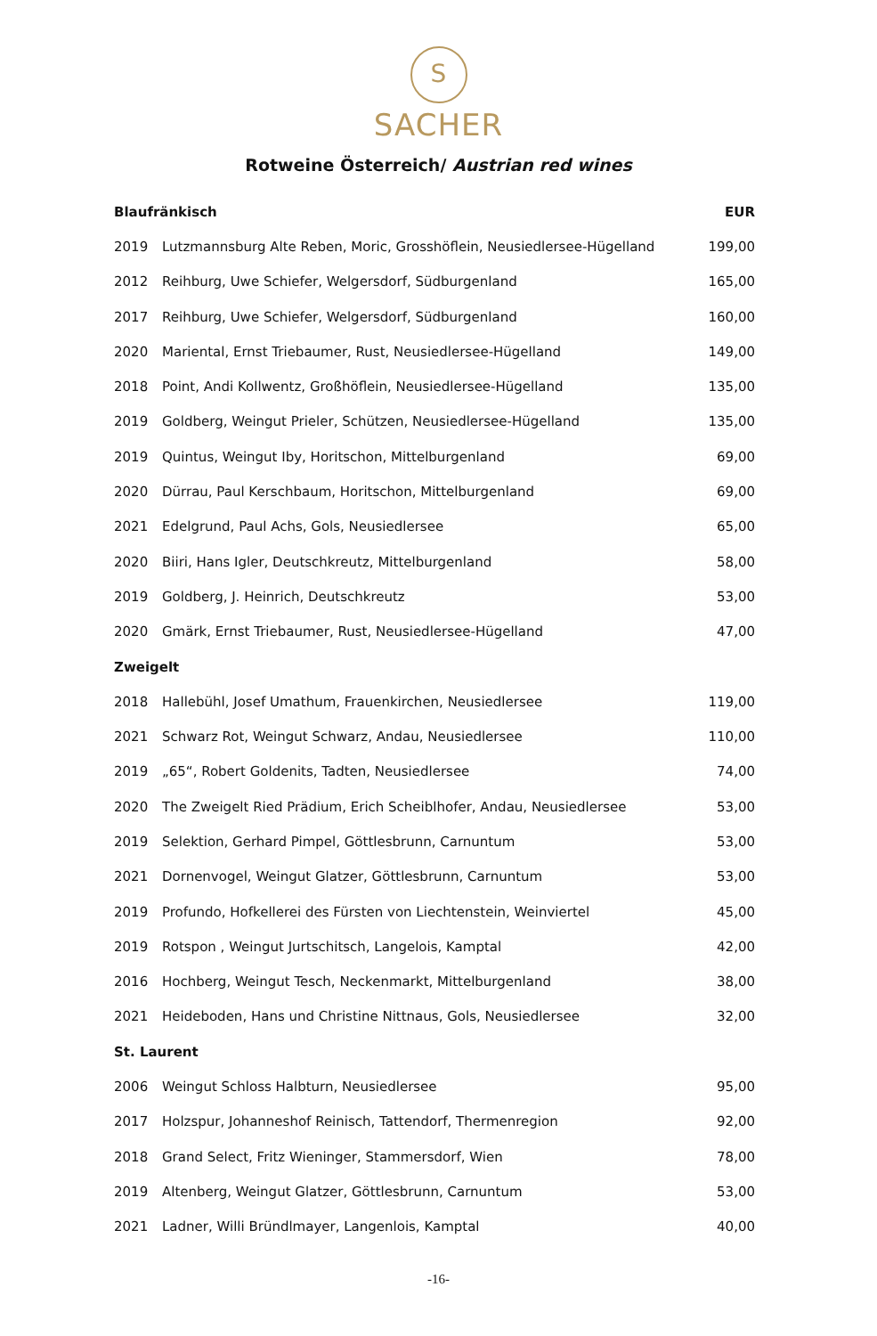S
SACHER
Rotweine Österreich/ Austrian red wines
| Blaufränkisch | | EUR |
| --- | --- | --- |
| 2019 | Lutzmannsburg Alte Reben, Moric, Grosshöflein, Neusiedlersee-Hügelland | 199,00 |
| 2012 | Reihburg, Uwe Schiefer, Welgersdorf, Südburgenland | 165,00 |
| 2017 | Reihburg, Uwe Schiefer, Welgersdorf, Südburgenland | 160,00 |
| 2020 | Mariental, Ernst Triebaumer, Rust, Neusiedlersee-Hügelland | 149,00 |
| 2018 | Point, Andi Kollwentz, Großhöflein, Neusiedlersee-Hügelland | 135,00 |
| 2019 | Goldberg, Weingut Prieler, Schützen, Neusiedlersee-Hügelland | 135,00 |
| 2019 | Quintus, Weingut Iby, Horitschon, Mittelburgenland | 69,00 |
| 2020 | Dürrau, Paul Kerschbaum, Horitschon, Mittelburgenland | 69,00 |
| 2021 | Edelgrund, Paul Achs, Gols, Neusiedlersee | 65,00 |
| 2020 | Biiri, Hans Igler, Deutschkreutz, Mittelburgenland | 58,00 |
| 2019 | Goldberg, J. Heinrich, Deutschkreutz | 53,00 |
| 2020 | Gmärk, Ernst Triebaumer, Rust, Neusiedlersee-Hügelland | 47,00 |
| Zweigelt | | |
| 2018 | Hallebühl, Josef Umathum, Frauenkirchen, Neusiedlersee | 119,00 |
| 2021 | Schwarz Rot, Weingut Schwarz, Andau, Neusiedlersee | 110,00 |
| 2019 | „65“, Robert Goldenits, Tadten, Neusiedlersee | 74,00 |
| 2020 | The Zweigelt Ried Prädium, Erich Scheiblhofer, Andau, Neusiedlersee | 53,00 |
| 2019 | Selektion, Gerhard Pimpel, Göttlesbrunn, Carnuntum | 53,00 |
| 2021 | Dornenvogel, Weingut Glatzer, Göttlesbrunn, Carnuntum | 53,00 |
| 2019 | Profundo, Hofkellerei des Fürsten von Liechtenstein, Weinviertel | 45,00 |
| 2019 | Rotspon , Weingut Jurtschitsch, Langelois, Kamptal | 42,00 |
| 2016 | Hochberg, Weingut Tesch, Neckenmarkt, Mittelburgenland | 38,00 |
| 2021 | Heideboden, Hans und Christine Nittnaus, Gols, Neusiedlersee | 32,00 |
| St. Laurent | | |
| 2006 | Weingut Schloss Halbturn, Neusiedlersee | 95,00 |
| 2017 | Holzspur, Johanneshof Reinisch, Tattendorf, Thermenregion | 92,00 |
| 2018 | Grand Select, Fritz Wieninger, Stammersdorf, Wien | 78,00 |
| 2019 | Altenberg, Weingut Glatzer, Göttlesbrunn, Carnuntum | 53,00 |
| 2021 | Ladner, Willi Bründlmayer, Langenlois, Kamptal | 40,00 |
-16-